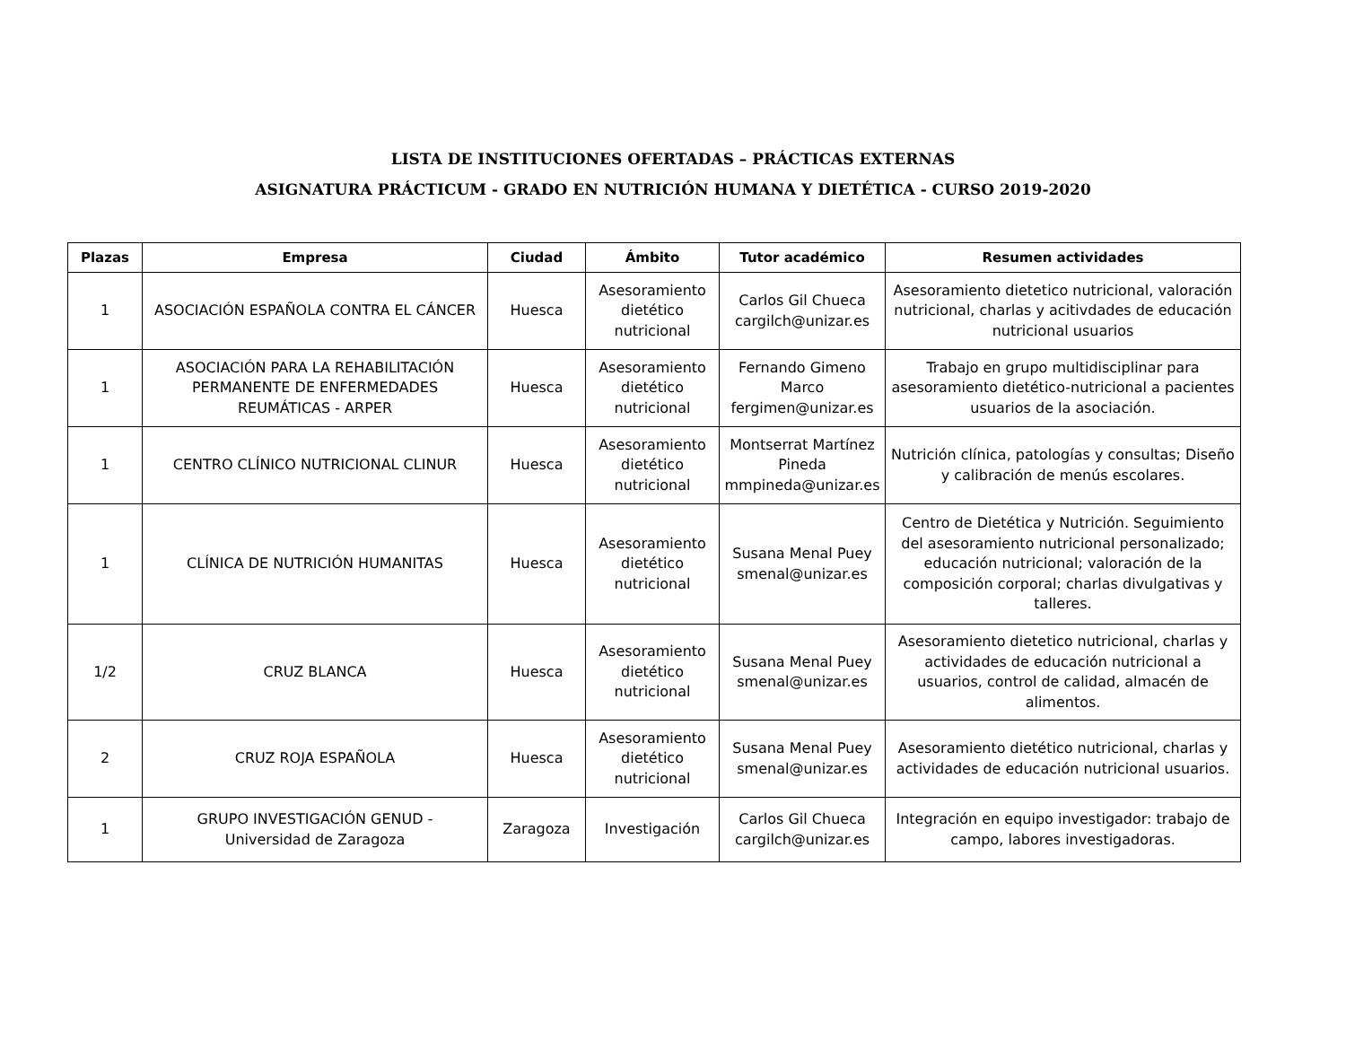LISTA DE INSTITUCIONES OFERTADAS – PRÁCTICAS EXTERNAS
ASIGNATURA PRÁCTICUM - GRADO EN NUTRICIÓN HUMANA Y DIETÉTICA - CURSO 2019-2020
| Plazas | Empresa | Ciudad | Ámbito | Tutor académico | Resumen actividades |
| --- | --- | --- | --- | --- | --- |
| 1 | ASOCIACIÓN ESPAÑOLA CONTRA EL CÁNCER | Huesca | Asesoramiento dietético nutricional | Carlos Gil Chueca cargilch@unizar.es | Asesoramiento dietetico nutricional, valoración nutricional, charlas y acitivdades de educación nutricional usuarios |
| 1 | ASOCIACIÓN PARA LA REHABILITACIÓN PERMANENTE DE ENFERMEDADES REUMÁTICAS - ARPER | Huesca | Asesoramiento dietético nutricional | Fernando Gimeno Marco fergimen@unizar.es | Trabajo en grupo multidisciplinar para asesoramiento dietético-nutricional a pacientes usuarios de la asociación. |
| 1 | CENTRO CLÍNICO NUTRICIONAL CLINUR | Huesca | Asesoramiento dietético nutricional | Montserrat Martínez Pineda mmpineda@unizar.es | Nutrición clínica, patologías y consultas; Diseño y calibración de menús escolares. |
| 1 | CLÍNICA DE NUTRICIÓN HUMANITAS | Huesca | Asesoramiento dietético nutricional | Susana Menal Puey smenal@unizar.es | Centro de Dietética y Nutrición. Seguimiento del asesoramiento nutricional personalizado; educación nutricional; valoración de la composición corporal; charlas divulgativas y talleres. |
| 1/2 | CRUZ BLANCA | Huesca | Asesoramiento dietético nutricional | Susana Menal Puey smenal@unizar.es | Asesoramiento dietetico nutricional, charlas y actividades de educación nutricional a usuarios, control de calidad, almacén de alimentos. |
| 2 | CRUZ ROJA ESPAÑOLA | Huesca | Asesoramiento dietético nutricional | Susana Menal Puey smenal@unizar.es | Asesoramiento dietético nutricional, charlas y actividades de educación nutricional usuarios. |
| 1 | GRUPO INVESTIGACIÓN GENUD - Universidad de Zaragoza | Zaragoza | Investigación | Carlos Gil Chueca cargilch@unizar.es | Integración en equipo investigador: trabajo de campo, labores investigadoras. |